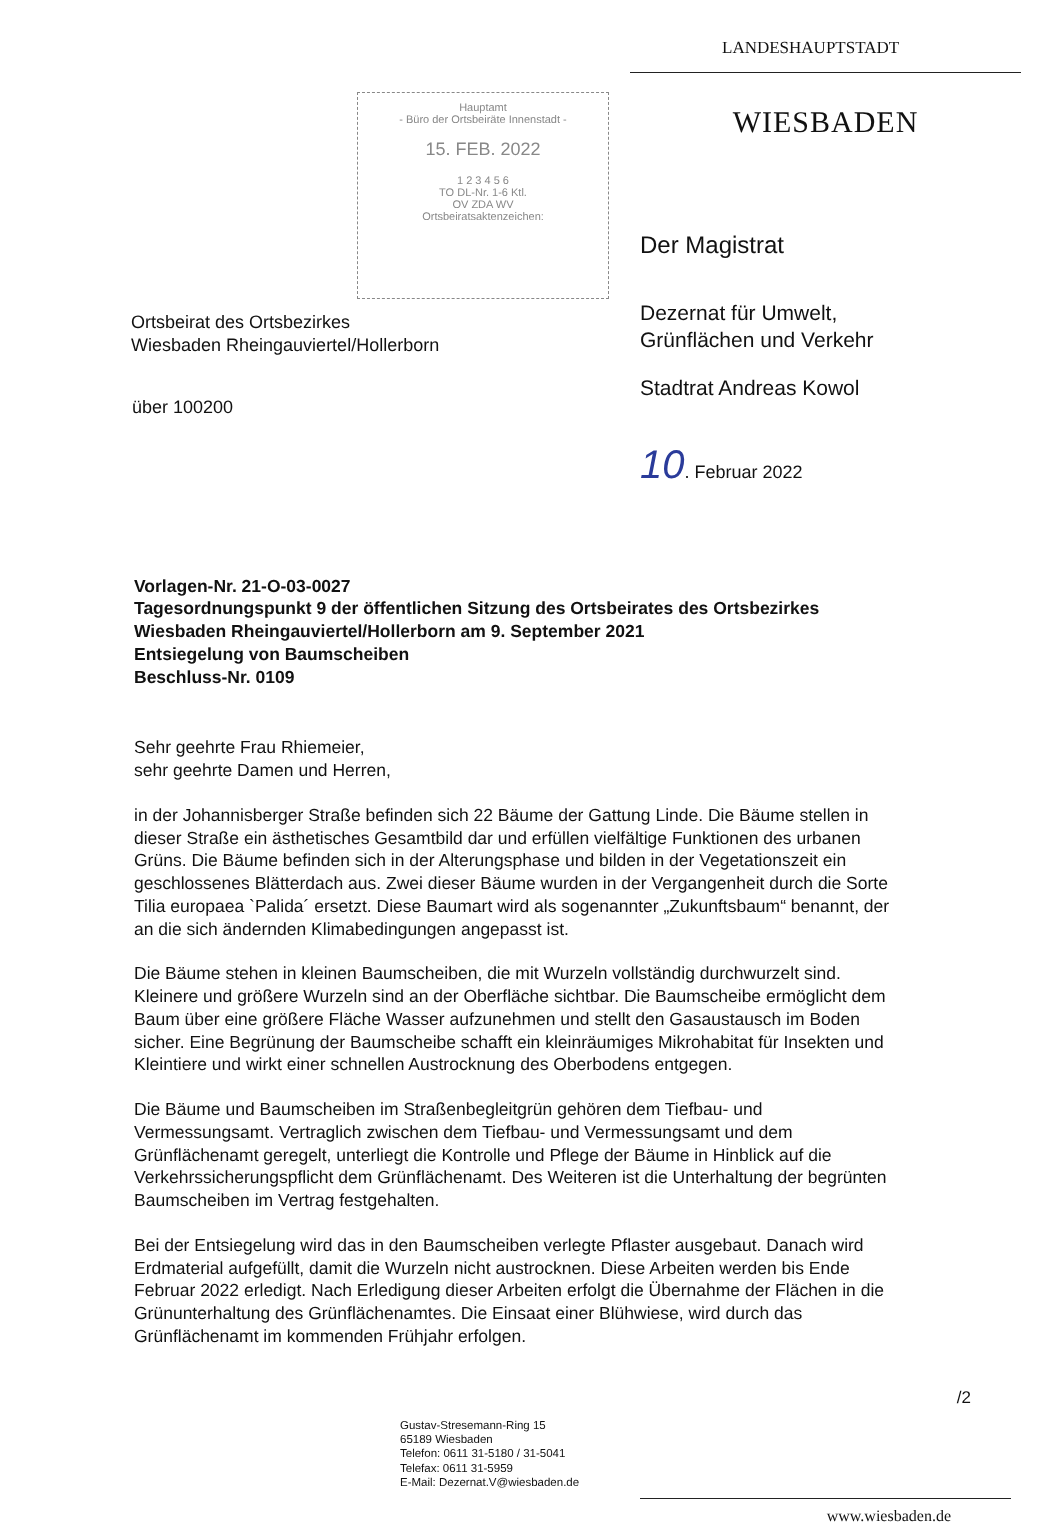Hauptamt
- Büro der Ortsbeiräte Innenstadt -
15. FEB. 2022
1 2 3 4 5 6
TO DL-Nr. 1-6 Ktl.
OV ZDA WV
Ortsbeiratsaktenzeichen:
Ortsbeirat des Ortsbezirkes
Wiesbaden Rheingauviertel/Hollerborn
über 100200
LANDESHAUPTSTADT
WIESBADEN
Der Magistrat
Dezernat für Umwelt,
Grünflächen und Verkehr
Stadtrat Andreas Kowol
10. Februar 2022
Vorlagen-Nr. 21-O-03-0027
Tagesordnungspunkt 9 der öffentlichen Sitzung des Ortsbeirates des Ortsbezirkes Wiesbaden Rheingauviertel/Hollerborn am 9. September 2021
Entsiegelung von Baumscheiben
Beschluss-Nr. 0109
Sehr geehrte Frau Rhiemeier,
sehr geehrte Damen und Herren,
in der Johannisberger Straße befinden sich 22 Bäume der Gattung Linde. Die Bäume stellen in dieser Straße ein ästhetisches Gesamtbild dar und erfüllen vielfältige Funktionen des urbanen Grüns. Die Bäume befinden sich in der Alterungsphase und bilden in der Vegetationszeit ein geschlossenes Blätterdach aus. Zwei dieser Bäume wurden in der Vergangenheit durch die Sorte Tilia europaea `Palida´ ersetzt. Diese Baumart wird als sogenannter „Zukunftsbaum“ benannt, der an die sich ändernden Klimabedingungen angepasst ist.
Die Bäume stehen in kleinen Baumscheiben, die mit Wurzeln vollständig durchwurzelt sind. Kleinere und größere Wurzeln sind an der Oberfläche sichtbar. Die Baumscheibe ermöglicht dem Baum über eine größere Fläche Wasser aufzunehmen und stellt den Gasaustausch im Boden sicher. Eine Begrünung der Baumscheibe schafft ein kleinräumiges Mikrohabitat für Insekten und Kleintiere und wirkt einer schnellen Austrocknung des Oberbodens entgegen.
Die Bäume und Baumscheiben im Straßenbegleitgrün gehören dem Tiefbau- und Vermessungsamt. Vertraglich zwischen dem Tiefbau- und Vermessungsamt und dem Grünflächenamt geregelt, unterliegt die Kontrolle und Pflege der Bäume in Hinblick auf die Verkehrssicherungspflicht dem Grünflächenamt. Des Weiteren ist die Unterhaltung der begrünten Baumscheiben im Vertrag festgehalten.
Bei der Entsiegelung wird das in den Baumscheiben verlegte Pflaster ausgebaut. Danach wird Erdmaterial aufgefüllt, damit die Wurzeln nicht austrocknen. Diese Arbeiten werden bis Ende Februar 2022 erledigt. Nach Erledigung dieser Arbeiten erfolgt die Übernahme der Flächen in die Grünunterhaltung des Grünflächenamtes. Die Einsaat einer Blühwiese, wird durch das Grünflächenamt im kommenden Frühjahr erfolgen.
/2
Gustav-Stresemann-Ring 15
65189 Wiesbaden
Telefon: 0611 31-5180 / 31-5041
Telefax: 0611 31-5959
E-Mail: Dezernat.V@wiesbaden.de
www.wiesbaden.de